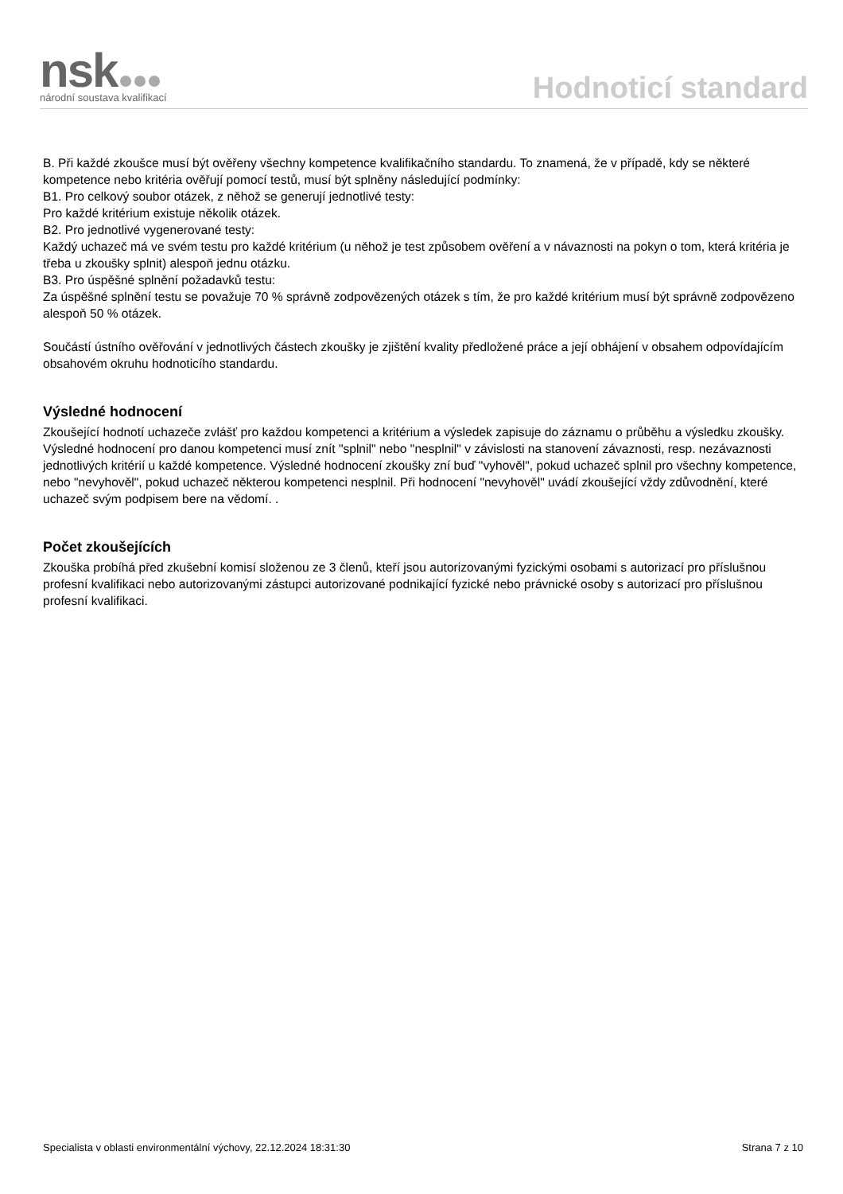nsk
národní soustava kvalifikací
Hodnoticí standard
B. Při každé zkoušce musí být ověřeny všechny kompetence kvalifikačního standardu. To znamená, že v případě, kdy se některé kompetence nebo kritéria ověřují pomocí testů, musí být splněny následující podmínky:
B1. Pro celkový soubor otázek, z něhož se generují jednotlivé testy:
Pro každé kritérium existuje několik otázek.
B2. Pro jednotlivé vygenerované testy:
Každý uchazeč má ve svém testu pro každé kritérium (u něhož je test způsobem ověření a v návaznosti na pokyn o tom, která kritéria je třeba u zkoušky splnit) alespoň jednu otázku.
B3. Pro úspěšné splnění požadavků testu:
Za úspěšné splnění testu se považuje 70 % správně zodpovězených otázek s tím, že pro každé kritérium musí být správně zodpovězeno alespoň 50 % otázek.
Součástí ústního ověřování v jednotlivých částech zkoušky je zjištění kvality předložené práce a její obhájení v obsahem odpovídajícím obsahovém okruhu hodnoticího standardu.
Výsledné hodnocení
Zkoušející hodnotí uchazeče zvlášť pro každou kompetenci a kritérium a výsledek zapisuje do záznamu o průběhu a výsledku zkoušky. Výsledné hodnocení pro danou kompetenci musí znít "splnil" nebo "nesplnil" v závislosti na stanovení závaznosti, resp. nezávaznosti jednotlivých kritérií u každé kompetence. Výsledné hodnocení zkoušky zní buď "vyhověl", pokud uchazeč splnil pro všechny kompetence, nebo "nevyhověl", pokud uchazeč některou kompetenci nesplnil. Při hodnocení "nevyhověl" uvádí zkoušející vždy zdůvodnění, které uchazeč svým podpisem bere na vědomí. .
Počet zkoušejících
Zkouška probíhá před zkušební komisí složenou ze 3 členů, kteří jsou autorizovanými fyzickými osobami s autorizací pro příslušnou profesní kvalifikaci nebo autorizovanými zástupci autorizované podnikající fyzické nebo právnické osoby s autorizací pro příslušnou profesní kvalifikaci.
Specialista v oblasti environmentální výchovy, 22.12.2024 18:31:30 Strana 7 z 10